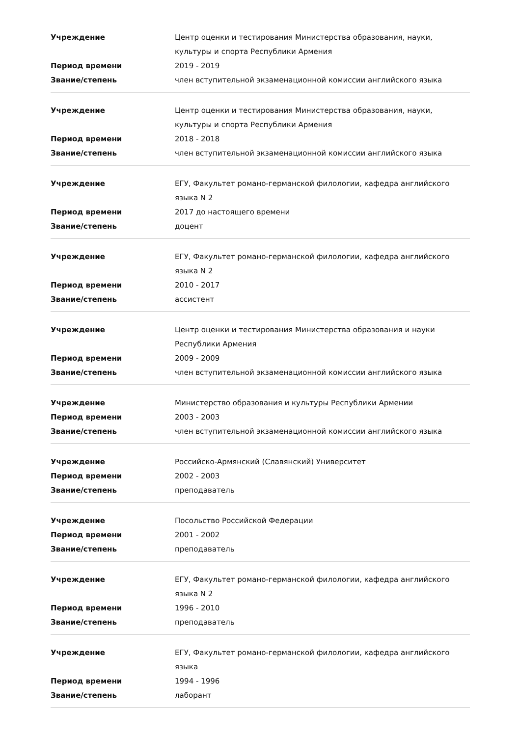| Учреждение | Центр оценки и тестирования Министерства образования, науки, культуры и спорта Республики Армения |
| Период времени | 2019 - 2019 |
| Звание/степень | член вступительной экзаменационной комиссии английского языка |
| Учреждение | Центр оценки и тестирования Министерства образования, науки, культуры и спорта Республики Армения |
| Период времени | 2018 - 2018 |
| Звание/степень | член вступительной экзаменационной комиссии английского языка |
| Учреждение | ЕГУ, Факультет романо-германской филологии, кафедра английского языка N 2 |
| Период времени | 2017 до настоящего времени |
| Звание/степень | доцент |
| Учреждение | ЕГУ, Факультет романо-германской филологии, кафедра английского языка N 2 |
| Период времени | 2010 - 2017 |
| Звание/степень | ассистент |
| Учреждение | Центр оценки и тестирования Министерства образования и науки Республики Армения |
| Период времени | 2009 - 2009 |
| Звание/степень | член вступительной экзаменационной комиссии английского языка |
| Учреждение | Министерство образования и культуры Республики Армении |
| Период времени | 2003 - 2003 |
| Звание/степень | член вступительной экзаменационной комиссии английского языка |
| Учреждение | Российско-Армянский (Славянский) Университет |
| Период времени | 2002 - 2003 |
| Звание/степень | преподаватель |
| Учреждение | Посольство Российской Федерации |
| Период времени | 2001 - 2002 |
| Звание/степень | преподаватель |
| Учреждение | ЕГУ, Факультет романо-германской филологии, кафедра английского языка N 2 |
| Период времени | 1996 - 2010 |
| Звание/степень | преподаватель |
| Учреждение | ЕГУ, Факультет романо-германской филологии, кафедра английского языка |
| Период времени | 1994 - 1996 |
| Звание/степень | лаборант |